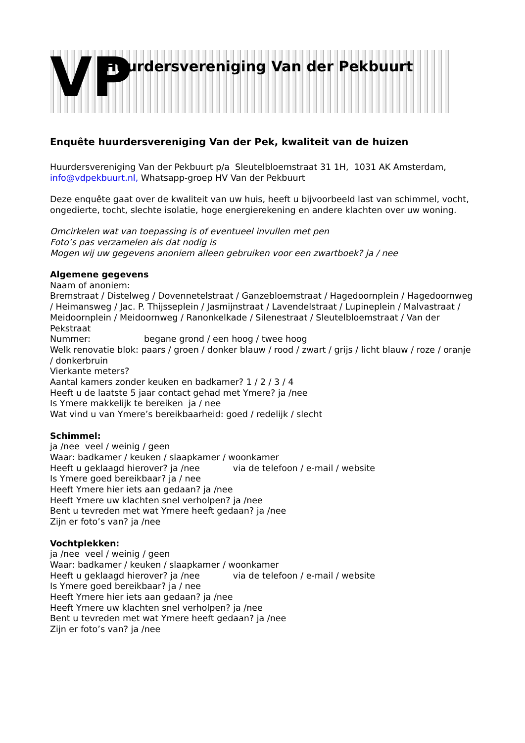VP
Huurdersvereniging Van der Pekbuurt
Enquête huurdersvereniging Van der Pek, kwaliteit van de huizen
Huurdersvereniging Van der Pekbuurt p/a Sleutelbloemstraat 31 1H, 1031 AK Amsterdam, info@vdpekbuurt.nl, Whatsapp-groep HV Van der Pekbuurt
Deze enquête gaat over de kwaliteit van uw huis, heeft u bijvoorbeeld last van schimmel, vocht, ongedierte, tocht, slechte isolatie, hoge energierekening en andere klachten over uw woning.
Omcirkelen wat van toepassing is of eventueel invullen met pen
Foto’s pas verzamelen als dat nodig is
Mogen wij uw gegevens anoniem alleen gebruiken voor een zwartboek? ja / nee
Algemene gegevens
Naam of anoniem:
Bremstraat / Distelweg / Dovennetelstraat / Ganzebloemstraat / Hagedoornplein / Hagedoornweg / Heimansweg / Jac. P. Thijsseplein / Jasmijnstraat / Lavendelstraat / Lupineplein / Malvastraat / Meidoornplein / Meidoornweg / Ranonkelkade / Silenestraat / Sleutelbloemstraat / Van der Pekstraat
Nummer: begane grond / een hoog / twee hoog
Welk renovatie blok: paars / groen / donker blauw / rood / zwart / grijs / licht blauw / roze / oranje / donkerbruin
Vierkante meters?
Aantal kamers zonder keuken en badkamer? 1 / 2 / 3 / 4
Heeft u de laatste 5 jaar contact gehad met Ymere? ja /nee
Is Ymere makkelijk te bereiken ja / nee
Wat vind u van Ymere’s bereikbaarheid: goed / redelijk / slecht
Schimmel:
ja /nee veel / weinig / geen
Waar: badkamer / keuken / slaapkamer / woonkamer
Heeft u geklaagd hierover? ja /nee via de telefoon / e-mail / website
Is Ymere goed bereikbaar? ja / nee
Heeft Ymere hier iets aan gedaan? ja /nee
Heeft Ymere uw klachten snel verholpen? ja /nee
Bent u tevreden met wat Ymere heeft gedaan? ja /nee
Zijn er foto’s van? ja /nee
Vochtplekken:
ja /nee veel / weinig / geen
Waar: badkamer / keuken / slaapkamer / woonkamer
Heeft u geklaagd hierover? ja /nee via de telefoon / e-mail / website
Is Ymere goed bereikbaar? ja / nee
Heeft Ymere hier iets aan gedaan? ja /nee
Heeft Ymere uw klachten snel verholpen? ja /nee
Bent u tevreden met wat Ymere heeft gedaan? ja /nee
Zijn er foto’s van? ja /nee